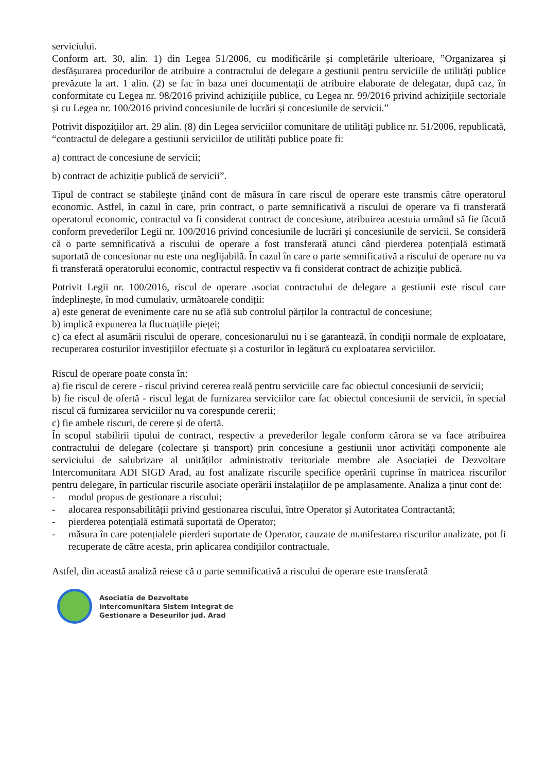serviciului.
Conform art. 30, alin. 1) din Legea 51/2006, cu modificările și completările ulterioare, ”Organizarea și desfășurarea procedurilor de atribuire a contractului de delegare a gestiunii pentru serviciile de utilități publice prevăzute la art. 1 alin. (2) se fac în baza unei documentații de atribuire elaborate de delegatar, după caz, în conformitate cu Legea nr. 98/2016 privind achizițiile publice, cu Legea nr. 99/2016 privind achizițiile sectoriale și cu Legea nr. 100/2016 privind concesiunile de lucrări și concesiunile de servicii.”
Potrivit dispozițiilor art. 29 alin. (8) din Legea serviciilor comunitare de utilități publice nr. 51/2006, republicată, “contractul de delegare a gestiunii serviciilor de utilități publice poate fi:
a) contract de concesiune de servicii;
b) contract de achiziție publică de servicii”.
Tipul de contract se stabilește ținând cont de măsura în care riscul de operare este transmis către operatorul economic. Astfel, în cazul în care, prin contract, o parte semnificativă a riscului de operare va fi transferată operatorul economic, contractul va fi considerat contract de concesiune, atribuirea acestuia urmând să fie făcută conform prevederilor Legii nr. 100/2016 privind concesiunile de lucrări și concesiunile de servicii. Se consideră că o parte semnificativă a riscului de operare a fost transferată atunci când pierderea potențială estimată suportată de concesionar nu este una neglijabilă. În cazul în care o parte semnificativă a riscului de operare nu va fi transferată operatorului economic, contractul respectiv va fi considerat contract de achiziție publică.
Potrivit Legii nr. 100/2016, riscul de operare asociat contractului de delegare a gestiunii este riscul care îndeplinește, în mod cumulativ, următoarele condiții:
a) este generat de evenimente care nu se află sub controlul părților la contractul de concesiune;
b) implică expunerea la fluctuațiile pieței;
c) ca efect al asumării riscului de operare, concesionarului nu i se garantează, în condiții normale de exploatare, recuperarea costurilor investițiilor efectuate și a costurilor în legătură cu exploatarea serviciilor.
Riscul de operare poate consta în:
a) fie riscul de cerere - riscul privind cererea reală pentru serviciile care fac obiectul concesiunii de servicii;
b) fie riscul de ofertă - riscul legat de furnizarea serviciilor care fac obiectul concesiunii de servicii, în special riscul că furnizarea serviciilor nu va corespunde cererii;
c) fie ambele riscuri, de cerere și de ofertă.
În scopul stabilirii tipului de contract, respectiv a prevederilor legale conform cărora se va face atribuirea contractului de delegare (colectare și transport) prin concesiune a gestiunii unor activități componente ale serviciului de salubrizare al unităților administrativ teritoriale membre ale Asociației de Dezvoltare Intercomunitara ADI SIGD Arad, au fost analizate riscurile specifice operării cuprinse în matricea riscurilor pentru delegare, în particular riscurile asociate operării instalațiilor de pe amplasamente. Analiza a ținut cont de:
- modul propus de gestionare a riscului;
- alocarea responsabilității privind gestionarea riscului, între Operator și Autoritatea Contractantă;
- pierderea potențială estimată suportată de Operator;
- măsura în care potențialele pierderi suportate de Operator, cauzate de manifestarea riscurilor analizate, pot fi recuperate de către acesta, prin aplicarea condițiilor contractuale.
Astfel, din această analiză reiese că o parte semnificativă a riscului de operare este transferată
Asociatia de Dezvoltate
Intercomunitara Sistem Integrat de
Gestionare a Deseurilor jud. Arad